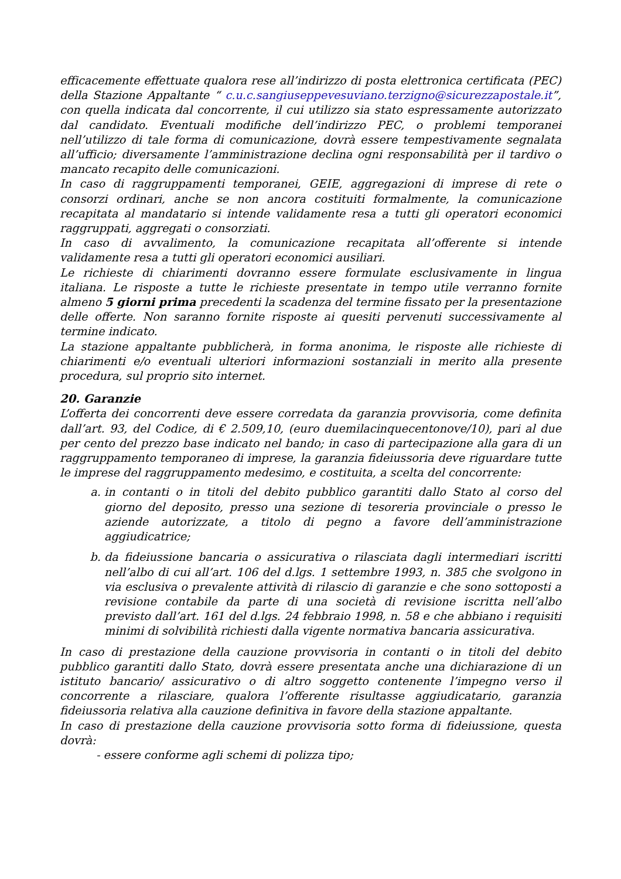efficacemente effettuate qualora rese all’indirizzo di posta elettronica certificata (PEC) della Stazione Appaltante “ c.u.c.sangiuseppevesuviano.terzigno@sicurezzapostale.it”, con quella indicata dal concorrente, il cui utilizzo sia stato espressamente autorizzato dal candidato. Eventuali modifiche dell’indirizzo PEC, o problemi temporanei nell’utilizzo di tale forma di comunicazione, dovrà essere tempestivamente segnalata all’ufficio; diversamente l’amministrazione declina ogni responsabilità per il tardivo o mancato recapito delle comunicazioni.
In caso di raggruppamenti temporanei, GEIE, aggregazioni di imprese di rete o consorzi ordinari, anche se non ancora costituiti formalmente, la comunicazione recapitata al mandatario si intende validamente resa a tutti gli operatori economici raggruppati, aggregati o consorziati.
In caso di avvalimento, la comunicazione recapitata all’offerente si intende validamente resa a tutti gli operatori economici ausiliari.
Le richieste di chiarimenti dovranno essere formulate esclusivamente in lingua italiana. Le risposte a tutte le richieste presentate in tempo utile verranno fornite almeno 5 giorni prima precedenti la scadenza del termine fissato per la presentazione delle offerte. Non saranno fornite risposte ai quesiti pervenuti successivamente al termine indicato.
La stazione appaltante pubblicherà, in forma anonima, le risposte alle richieste di chiarimenti e/o eventuali ulteriori informazioni sostanziali in merito alla presente procedura, sul proprio sito internet.
20. Garanzie
L’offerta dei concorrenti deve essere corredata da garanzia provvisoria, come definita dall’art. 93, del Codice, di € 2.509,10, (euro duemilacinquecentonove/10), pari al due per cento del prezzo base indicato nel bando; in caso di partecipazione alla gara di un raggruppamento temporaneo di imprese, la garanzia fideiussoria deve riguardare tutte le imprese del raggruppamento medesimo, e costituita, a scelta del concorrente:
a. in contanti o in titoli del debito pubblico garantiti dallo Stato al corso del giorno del deposito, presso una sezione di tesoreria provinciale o presso le aziende autorizzate, a titolo di pegno a favore dell’amministrazione aggiudicatrice;
b. da fideiussione bancaria o assicurativa o rilasciata dagli intermediari iscritti nell’albo di cui all’art. 106 del d.lgs. 1 settembre 1993, n. 385 che svolgono in via esclusiva o prevalente attività di rilascio di garanzie e che sono sottoposti a revisione contabile da parte di una società di revisione iscritta nell’albo previsto dall’art. 161 del d.lgs. 24 febbraio 1998, n. 58 e che abbiano i requisiti minimi di solvibilità richiesti dalla vigente normativa bancaria assicurativa.
In caso di prestazione della cauzione provvisoria in contanti o in titoli del debito pubblico garantiti dallo Stato, dovrà essere presentata anche una dichiarazione di un istituto bancario/ assicurativo o di altro soggetto contenente l’impegno verso il concorrente a rilasciare, qualora l’offerente risultasse aggiudicatario, garanzia fideiussoria relativa alla cauzione definitiva in favore della stazione appaltante.
In caso di prestazione della cauzione provvisoria sotto forma di fideiussione, questa dovrà:
- essere conforme agli schemi di polizza tipo;